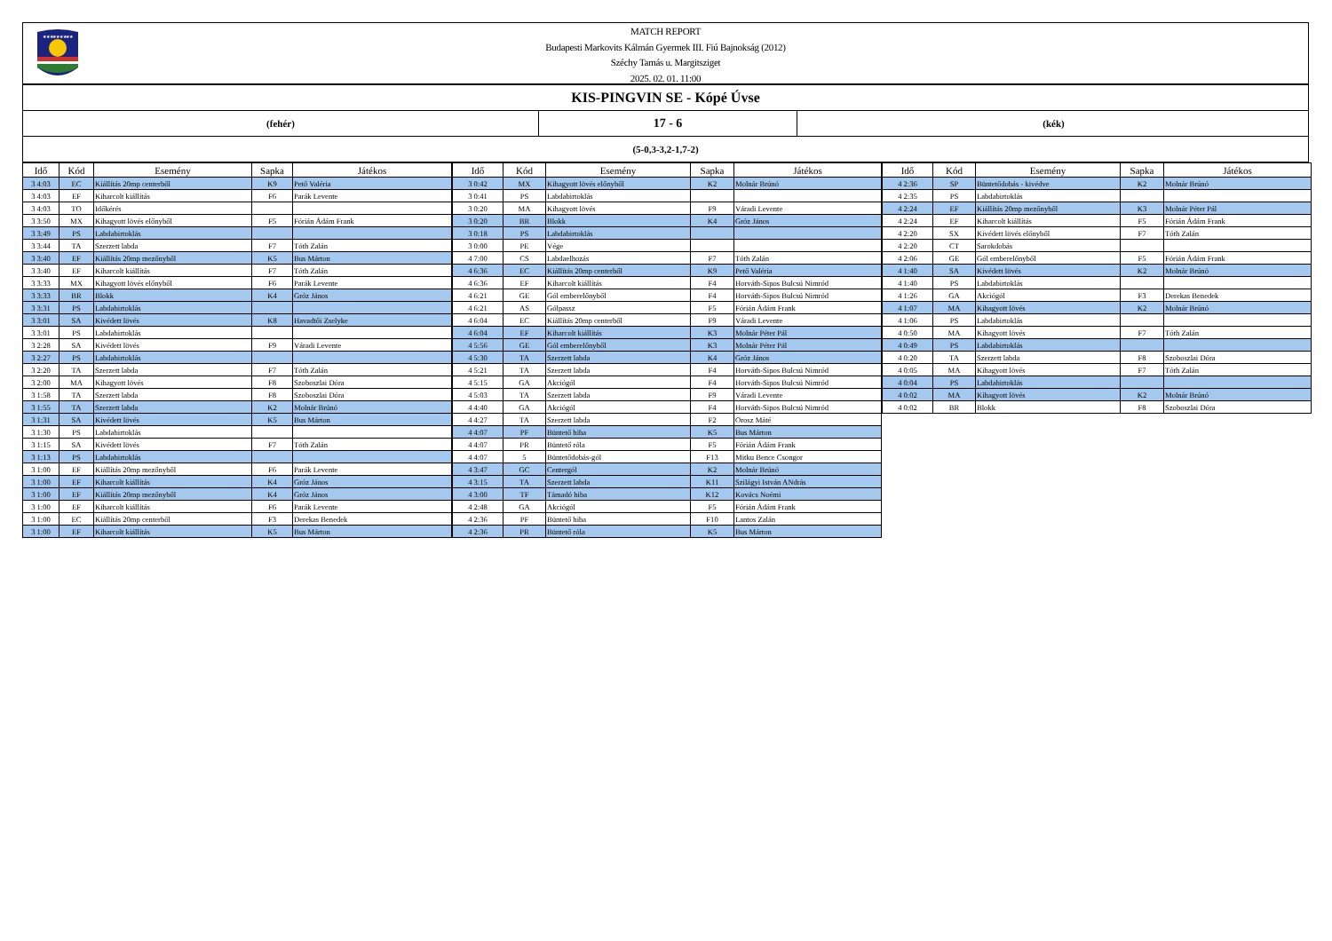★★★★★★★★★
MATCH REPORT
Budapesti Markovits Kálmán Gyermek III. Fiú Bajnokság (2012)
Széchy Tamás u. Margitsziget
2025. 02. 01. 11:00
KIS-PINGVIN SE - Kópé Úvse
(fehér)
17 - 6
(kék)
(5-0,3-3,2-1,7-2)
| Idő | Kód | Esemény | Sapka | Játékos |
| --- | --- | --- | --- | --- |
| 3 4:03 | EC | Kiállítás 20mp centerből | K9 | Pető Valéria |
| 3 4:03 | EF | Kiharcolt kiállítás | F6 | Parák Levente |
| 3 4:03 | TO | Időkérés | | |
| 3 3:50 | MX | Kihagyott lövés előnyből | F5 | Fórián Ádám Frank |
| 3 3:49 | PS | Labdabirtoklás | | |
| 3 3:44 | TA | Szerzett labda | F7 | Tóth Zalán |
| 3 3:40 | EF | Kiállítás 20mp mezőnyből | K5 | Bus Márton |
| 3 3:40 | EF | Kiharcolt kiállítás | F7 | Tóth Zalán |
| 3 3:33 | MX | Kihagyott lövés előnyből | F6 | Parák Levente |
| 3 3:33 | BR | Blokk | K4 | Gróz János |
| 3 3:31 | PS | Labdabirtoklás | | |
| 3 3:01 | SA | Kivédett lövés | K8 | Havadtői Zselyke |
| 3 3:01 | PS | Labdabirtoklás | | |
| 3 2:28 | SA | Kivédett lövés | F9 | Váradi Levente |
| 3 2:27 | PS | Labdabirtoklás | | |
| 3 2:20 | TA | Szerzett labda | F7 | Tóth Zalán |
| 3 2:00 | MA | Kihagyott lövés | F8 | Szoboszlai Dóra |
| 3 1:58 | TA | Szerzett labda | F8 | Szoboszlai Dóra |
| 3 1:55 | TA | Szerzett labda | K2 | Molnár Brúnó |
| 3 1:31 | SA | Kivédett lövés | K5 | Bus Márton |
| 3 1:30 | PS | Labdabirtoklás | | |
| 3 1:15 | SA | Kivédett lövés | F7 | Tóth Zalán |
| 3 1:13 | PS | Labdabirtoklás | | |
| 3 1:00 | EF | Kiállítás 20mp mezőnyből | F6 | Parák Levente |
| 3 1:00 | EF | Kiharcolt kiállítás | K4 | Gróz János |
| 3 1:00 | EF | Kiállítás 20mp mezőnyből | K4 | Gróz János |
| 3 1:00 | EF | Kiharcolt kiállítás | F6 | Parák Levente |
| 3 1:00 | EC | Kiállítás 20mp centerből | F3 | Derekas Benedek |
| 3 1:00 | EF | Kiharcolt kiállítás | K5 | Bus Márton |
| Idő | Kód | Esemény | Sapka | Játékos |
| --- | --- | --- | --- | --- |
| 3 0:42 | MX | Kihagyott lövés előnyből | K2 | Molnár Brúnó |
| 3 0:41 | PS | Labdabirtoklás | | |
| 3 0:20 | MA | Kihagyott lövés | F9 | Váradi Levente |
| 3 0:20 | BR | Blokk | K4 | Gróz János |
| 3 0:18 | PS | Labdabirtoklás | | |
| 3 0:00 | PE | Vége | | |
| 4 7:00 | CS | Labdaelhozás | F7 | Tóth Zalán |
| 4 6:36 | EC | Kiállítás 20mp centerből | K9 | Pető Valéria |
| 4 6:36 | EF | Kiharcolt kiállítás | F4 | Horváth-Sipos Bulcsú Nimród |
| 4 6:21 | GE | Gól emberelőnyből | F4 | Horváth-Sipos Bulcsú Nimród |
| 4 6:21 | AS | Gólpassz | F5 | Fórián Ádám Frank |
| 4 6:04 | EC | Kiállítás 20mp centerből | F9 | Váradi Levente |
| 4 6:04 | EF | Kiharcolt kiállítás | K3 | Molnár Péter Pál |
| 4 5:56 | GE | Gól emberelőnyből | K3 | Molnár Péter Pál |
| 4 5:30 | TA | Szerzett labda | K4 | Gróz János |
| 4 5:21 | TA | Szerzett labda | F4 | Horváth-Sipos Bulcsú Nimród |
| 4 5:15 | GA | Akciógól | F4 | Horváth-Sipos Bulcsú Nimród |
| 4 5:03 | TA | Szerzett labda | F9 | Váradi Levente |
| 4 4:40 | GA | Akciógól | F4 | Horváth-Sipos Bulcsú Nimród |
| 4 4:27 | TA | Szerzett labda | F2 | Orosz Máté |
| 4 4:07 | PF | Büntető hiba | K5 | Bus Márton |
| 4 4:07 | PR | Büntető róla | F5 | Fórián Ádám Frank |
| 4 4:07 | 5 | Büntetődobás-gól | F13 | Mitku Bence Csongor |
| 4 3:47 | GC | Centergól | K2 | Molnár Brúnó |
| 4 3:15 | TA | Szerzett labda | K11 | Szilágyi István ANdrás |
| 4 3:00 | TF | Támadó hiba | K12 | Kovács Noémi |
| 4 2:48 | GA | Akciógól | F5 | Fórián Ádám Frank |
| 4 2:36 | PF | Büntető hiba | F10 | Lantos Zalán |
| 4 2:36 | PR | Büntető róla | K5 | Bus Márton |
| Idő | Kód | Esemény | Sapka | Játékos |
| --- | --- | --- | --- | --- |
| 4 2:36 | SP | Büntetődobás - kivédve | K2 | Molnár Brúnó |
| 4 2:35 | PS | Labdabirtoklás | | |
| 4 2:24 | EF | Kiállítás 20mp mezőnyből | K3 | Molnár Péter Pál |
| 4 2:24 | EF | Kiharcolt kiállítás | F5 | Fórián Ádám Frank |
| 4 2:20 | SX | Kivédett lövés előnyből | F7 | Tóth Zalán |
| 4 2:20 | CT | Sarokdobás | | |
| 4 2:06 | GE | Gól emberelőnyből | F5 | Fórián Ádám Frank |
| 4 1:40 | SA | Kivédett lövés | K2 | Molnár Brúnó |
| 4 1:40 | PS | Labdabirtoklás | | |
| 4 1:26 | GA | Akciógól | F3 | Derekas Benedek |
| 4 1:07 | MA | Kihagyott lövés | K2 | Molnár Brúnó |
| 4 1:06 | PS | Labdabirtoklás | | |
| 4 0:50 | MA | Kihagyott lövés | F7 | Tóth Zalán |
| 4 0:49 | PS | Labdabirtoklás | | |
| 4 0:20 | TA | Szerzett labda | F8 | Szoboszlai Dóra |
| 4 0:05 | MA | Kihagyott lövés | F7 | Tóth Zalán |
| 4 0:04 | PS | Labdabirtoklás | | |
| 4 0:02 | MA | Kihagyott lövés | K2 | Molnár Brúnó |
| 4 0:02 | BR | Blokk | F8 | Szoboszlai Dóra |